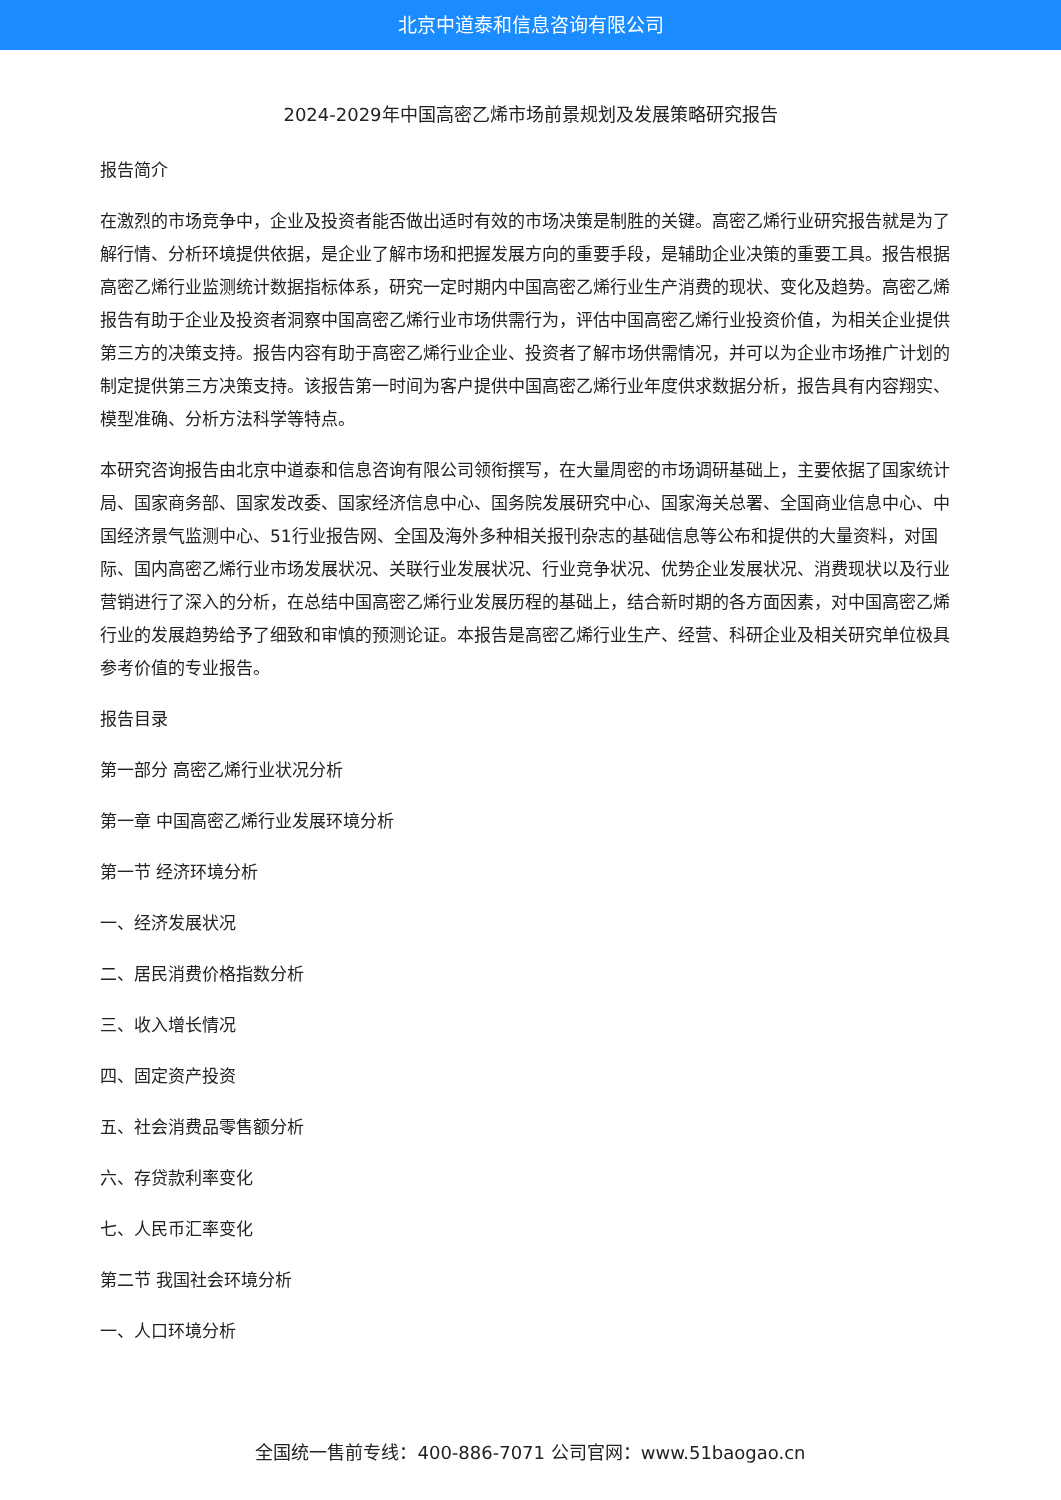北京中道泰和信息咨询有限公司
2024-2029年中国高密乙烯市场前景规划及发展策略研究报告
报告简介
在激烈的市场竞争中，企业及投资者能否做出适时有效的市场决策是制胜的关键。高密乙烯行业研究报告就是为了解行情、分析环境提供依据，是企业了解市场和把握发展方向的重要手段，是辅助企业决策的重要工具。报告根据高密乙烯行业监测统计数据指标体系，研究一定时期内中国高密乙烯行业生产消费的现状、变化及趋势。高密乙烯报告有助于企业及投资者洞察中国高密乙烯行业市场供需行为，评估中国高密乙烯行业投资价值，为相关企业提供第三方的决策支持。报告内容有助于高密乙烯行业企业、投资者了解市场供需情况，并可以为企业市场推广计划的制定提供第三方决策支持。该报告第一时间为客户提供中国高密乙烯行业年度供求数据分析，报告具有内容翔实、模型准确、分析方法科学等特点。
本研究咨询报告由北京中道泰和信息咨询有限公司领衔撰写，在大量周密的市场调研基础上，主要依据了国家统计局、国家商务部、国家发改委、国家经济信息中心、国务院发展研究中心、国家海关总署、全国商业信息中心、中国经济景气监测中心、51行业报告网、全国及海外多种相关报刊杂志的基础信息等公布和提供的大量资料，对国际、国内高密乙烯行业市场发展状况、关联行业发展状况、行业竞争状况、优势企业发展状况、消费现状以及行业营销进行了深入的分析，在总结中国高密乙烯行业发展历程的基础上，结合新时期的各方面因素，对中国高密乙烯行业的发展趋势给予了细致和审慎的预测论证。本报告是高密乙烯行业生产、经营、科研企业及相关研究单位极具参考价值的专业报告。
报告目录
第一部分 高密乙烯行业状况分析
第一章 中国高密乙烯行业发展环境分析
第一节 经济环境分析
一、经济发展状况
二、居民消费价格指数分析
三、收入增长情况
四、固定资产投资
五、社会消费品零售额分析
六、存贷款利率变化
七、人民币汇率变化
第二节 我国社会环境分析
一、人口环境分析
全国统一售前专线：400-886-7071 公司官网：www.51baogao.cn